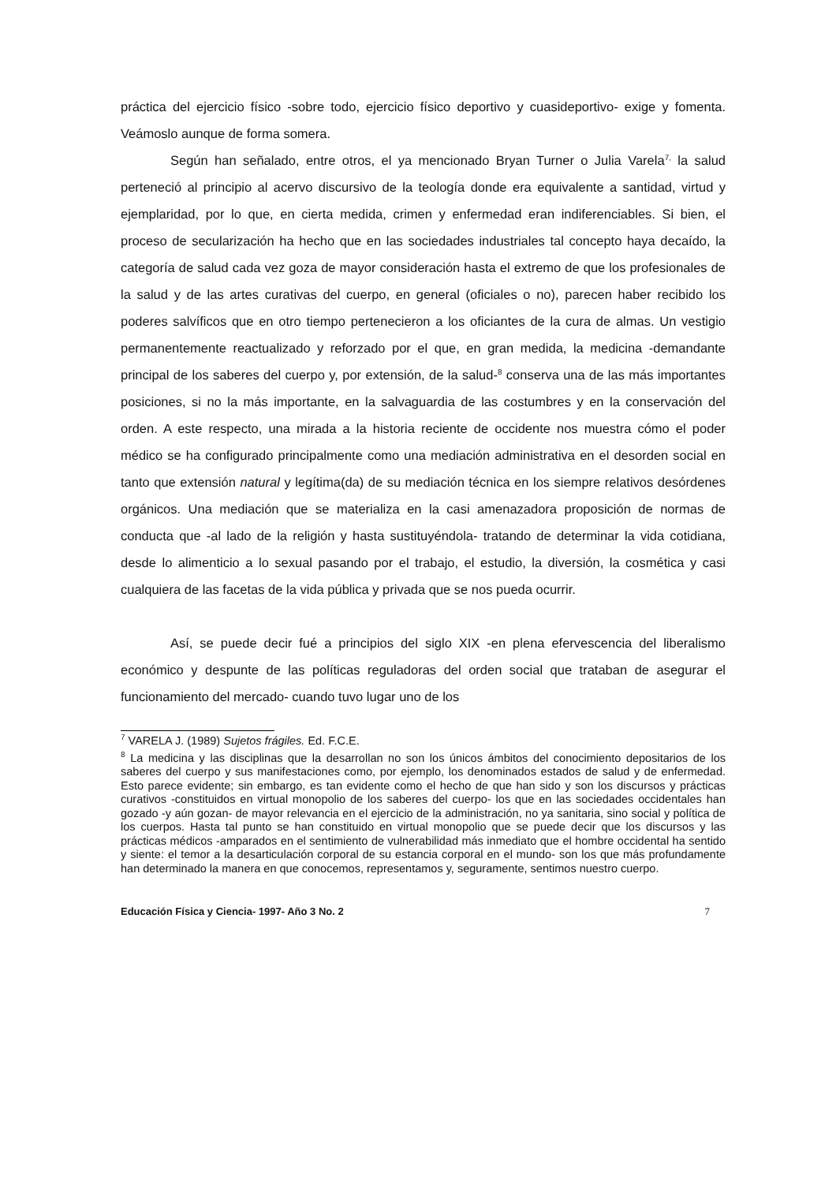práctica del ejercicio físico -sobre todo, ejercicio físico deportivo y cuasideportivo- exige y fomenta. Veámoslo aunque de forma somera.
Según han señalado, entre otros, el ya mencionado Bryan Turner o Julia Varela<sup>7,</sup> la salud perteneció al principio al acervo discursivo de la teología donde era equivalente a santidad, virtud y ejemplaridad, por lo que, en cierta medida, crimen y enfermedad eran indiferenciables. Si bien, el proceso de secularización ha hecho que en las sociedades industriales tal concepto haya decaído, la categoría de salud cada vez goza de mayor consideración hasta el extremo de que los profesionales de la salud y de las artes curativas del cuerpo, en general (oficiales o no), parecen haber recibido los poderes salvíficos que en otro tiempo pertenecieron a los oficiantes de la cura de almas. Un vestigio permanentemente reactualizado y reforzado por el que, en gran medida, la medicina -demandante principal de los saberes del cuerpo y, por extensión, de la salud-<sup>8</sup> conserva una de las más importantes posiciones, si no la más importante, en la salvaguardia de las costumbres y en la conservación del orden. A este respecto, una mirada a la historia reciente de occidente nos muestra cómo el poder médico se ha configurado principalmente como una mediación administrativa en el desorden social en tanto que extensión natural y legítima(da) de su mediación técnica en los siempre relativos desórdenes orgánicos. Una mediación que se materializa en la casi amenazadora proposición de normas de conducta que -al lado de la religión y hasta sustituyéndola- tratando de determinar la vida cotidiana, desde lo alimenticio a lo sexual pasando por el trabajo, el estudio, la diversión, la cosmética y casi cualquiera de las facetas de la vida pública y privada que se nos pueda ocurrir.
Así, se puede decir fué a principios del siglo XIX -en plena efervescencia del liberalismo económico y despunte de las políticas reguladoras del orden social que trataban de asegurar el funcionamiento del mercado- cuando tuvo lugar uno de los
<sup>7</sup> VARELA J. (1989) Sujetos frágiles. Ed. F.C.E.
<sup>8</sup> La medicina y las disciplinas que la desarrollan no son los únicos ámbitos del conocimiento depositarios de los saberes del cuerpo y sus manifestaciones como, por ejemplo, los denominados estados de salud y de enfermedad. Esto parece evidente; sin embargo, es tan evidente como el hecho de que han sido y son los discursos y prácticas curativos -constituidos en virtual monopolio de los saberes del cuerpo- los que en las sociedades occidentales han gozado -y aún gozan- de mayor relevancia en el ejercicio de la administración, no ya sanitaria, sino social y política de los cuerpos. Hasta tal punto se han constituido en virtual monopolio que se puede decir que los discursos y las prácticas médicos -amparados en el sentimiento de vulnerabilidad más inmediato que el hombre occidental ha sentido y siente: el temor a la desarticulación corporal de su estancia corporal en el mundo- son los que más profundamente han determinado la manera en que conocemos, representamos y, seguramente, sentimos nuestro cuerpo.
Educación Física y Ciencia- 1997- Año 3 No. 2 7